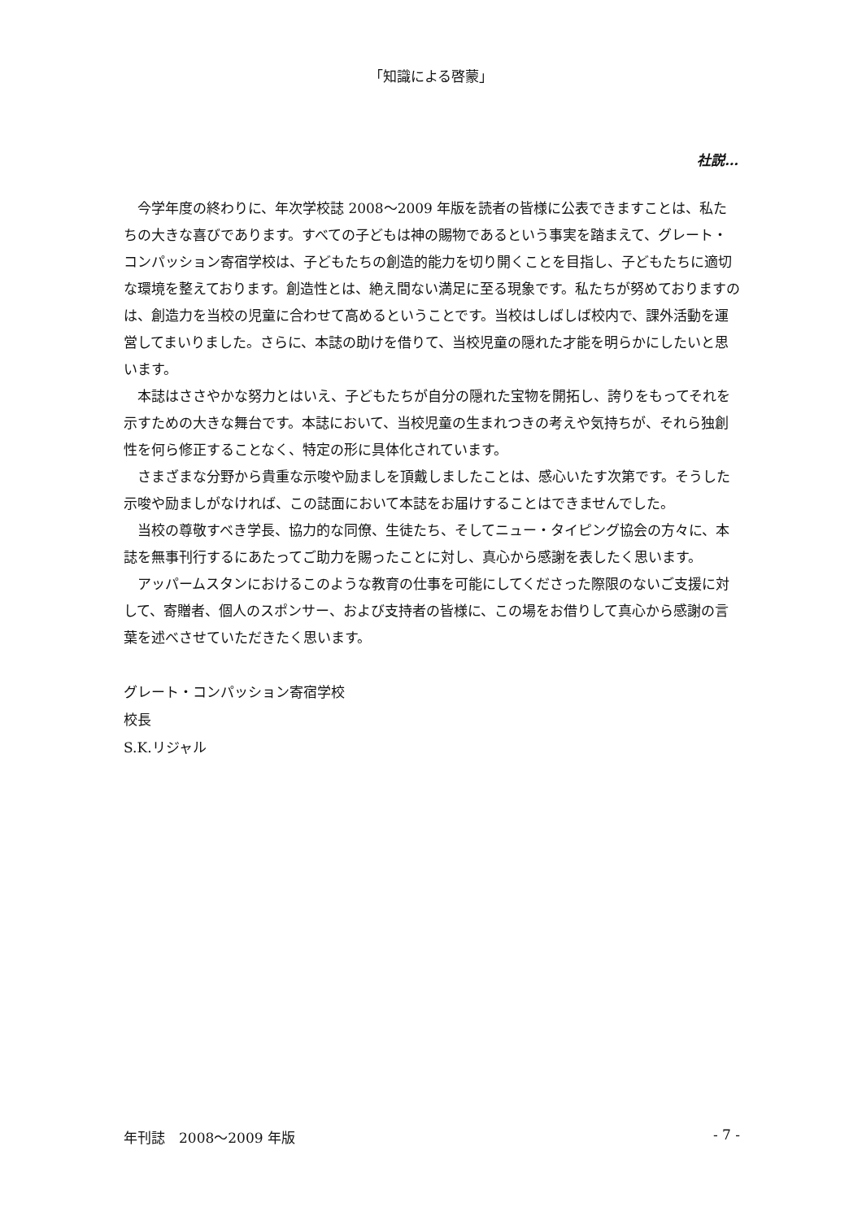「知識による啓蒙」
社説…
今学年度の終わりに、年次学校誌 2008～2009 年版を読者の皆様に公表できますことは、私たちの大きな喜びであります。すべての子どもは神の賜物であるという事実を踏まえて、グレート・コンパッション寄宿学校は、子どもたちの創造的能力を切り開くことを目指し、子どもたちに適切な環境を整えております。創造性とは、絶え間ない満足に至る現象です。私たちが努めておりますのは、創造力を当校の児童に合わせて高めるということです。当校はしばしば校内で、課外活動を運営してまいりました。さらに、本誌の助けを借りて、当校児童の隠れた才能を明らかにしたいと思います。
本誌はささやかな努力とはいえ、子どもたちが自分の隠れた宝物を開拓し、誇りをもってそれを示すための大きな舞台です。本誌において、当校児童の生まれつきの考えや気持ちが、それら独創性を何ら修正することなく、特定の形に具体化されています。
さまざまな分野から貴重な示唆や励ましを頂戴しましたことは、感心いたす次第です。そうした示唆や励ましがなければ、この誌面において本誌をお届けすることはできませんでした。
当校の尊敬すべき学長、協力的な同僚、生徒たち、そしてニュー・タイピング協会の方々に、本誌を無事刊行するにあたってご助力を賜ったことに対し、真心から感謝を表したく思います。
アッパームスタンにおけるこのような教育の仕事を可能にしてくださった際限のないご支援に対して、寄贈者、個人のスポンサー、および支持者の皆様に、この場をお借りして真心から感謝の言葉を述べさせていただきたく思います。
グレート・コンパッション寄宿学校
校長
S.K.リジャル
年刊誌　2008～2009 年版 - 7 -